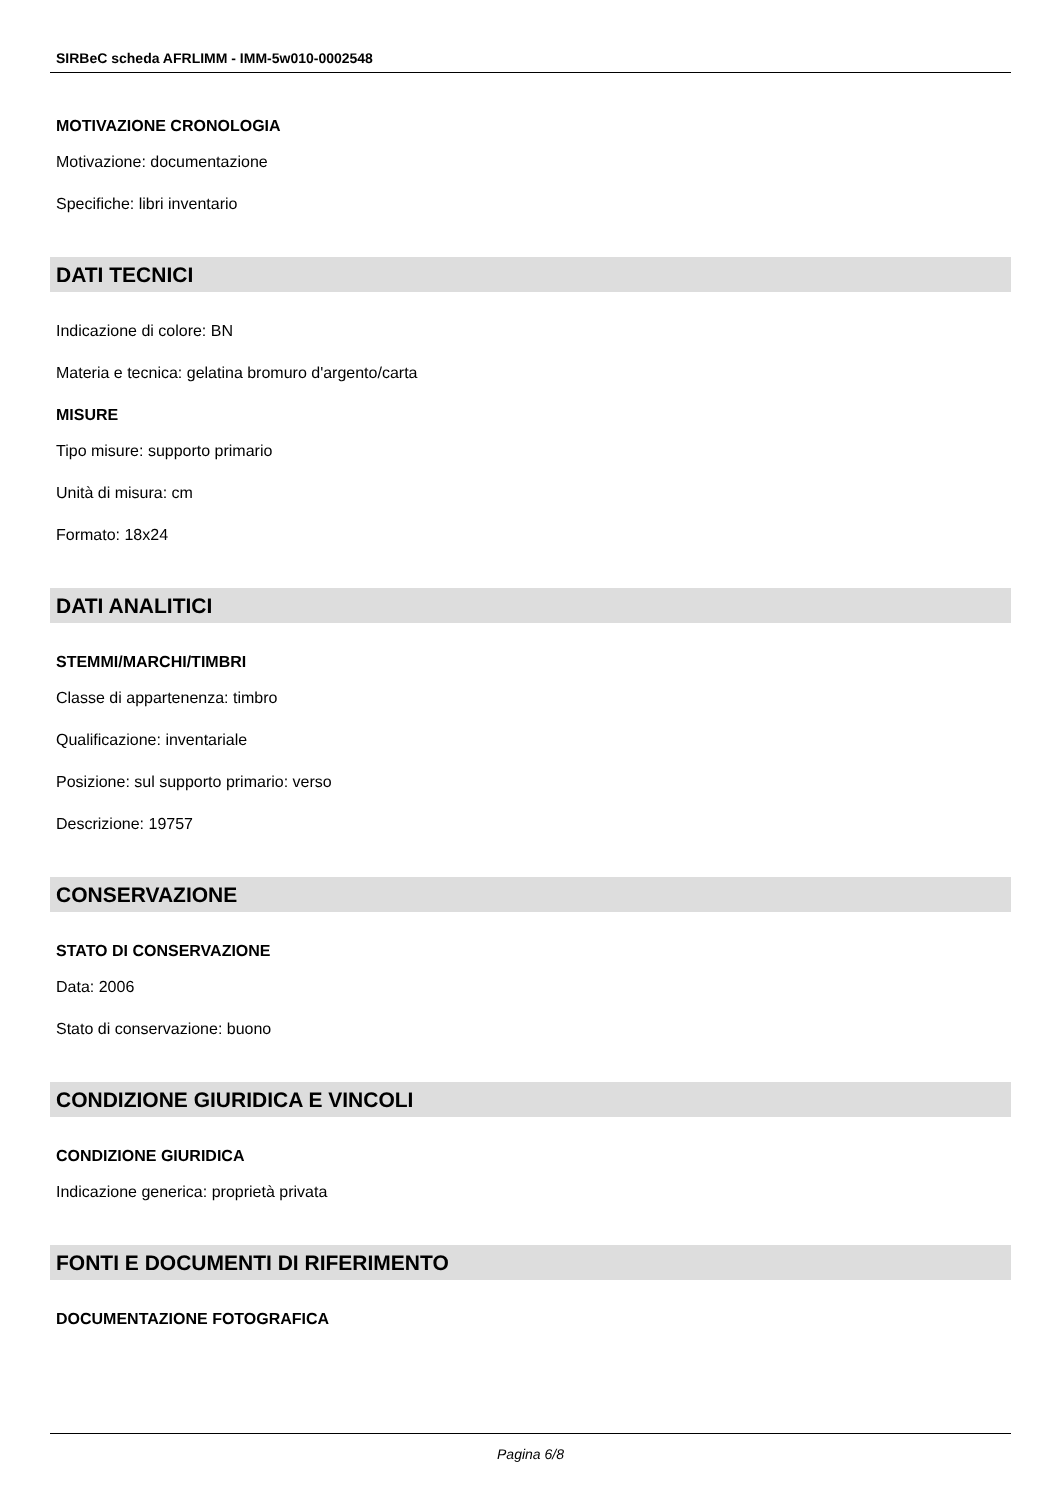SIRBeC scheda AFRLIMM - IMM-5w010-0002548
MOTIVAZIONE CRONOLOGIA
Motivazione: documentazione
Specifiche: libri inventario
DATI TECNICI
Indicazione di colore: BN
Materia e tecnica: gelatina bromuro d'argento/carta
MISURE
Tipo misure: supporto primario
Unità di misura: cm
Formato: 18x24
DATI ANALITICI
STEMMI/MARCHI/TIMBRI
Classe di appartenenza: timbro
Qualificazione: inventariale
Posizione: sul supporto primario: verso
Descrizione: 19757
CONSERVAZIONE
STATO DI CONSERVAZIONE
Data: 2006
Stato di conservazione: buono
CONDIZIONE GIURIDICA E VINCOLI
CONDIZIONE GIURIDICA
Indicazione generica: proprietà privata
FONTI E DOCUMENTI DI RIFERIMENTO
DOCUMENTAZIONE FOTOGRAFICA
Pagina 6/8